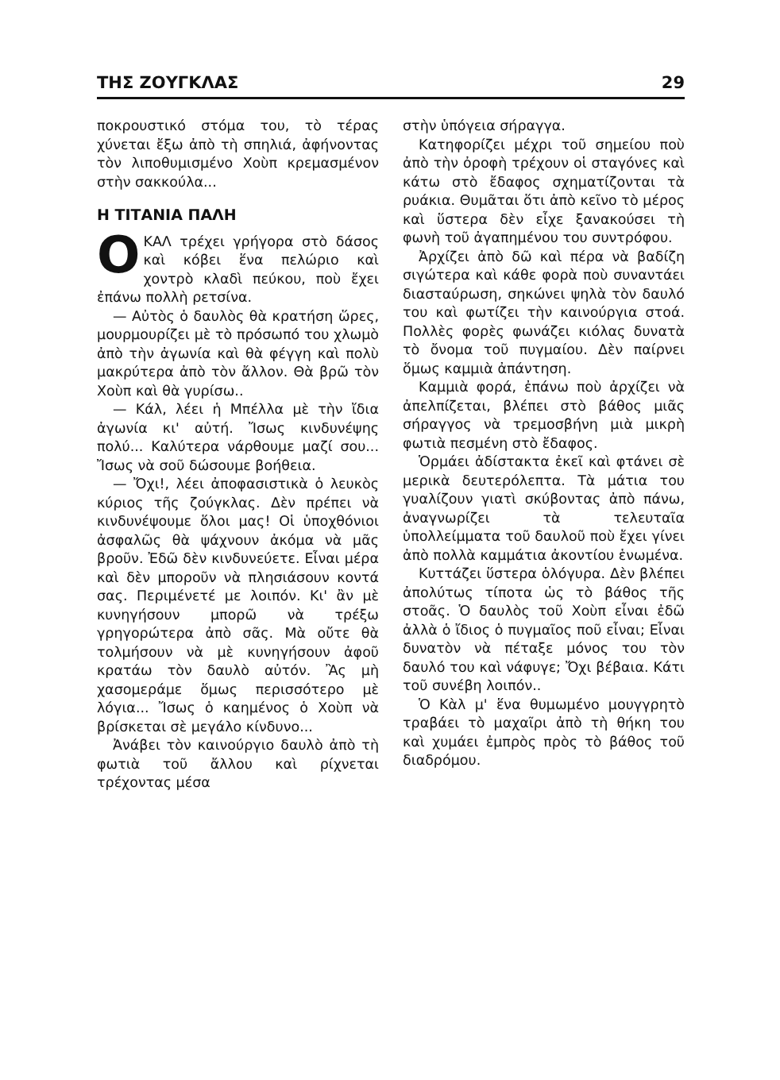ΤΗΣ ΖΟΥΓΚΛΑΣ 29
ποκρουστικό στόμα του, τὸ τέρας χύνεται ἔξω ἀπὸ τὴ σπηλιά, ἀφήνοντας τὸν λιποθυμισμένο Χοὺπ κρεμασμένον στὴν σακκούλα...
Η ΤΙΤΑΝΙΑ ΠΑΛΗ
ΟΚΑΛ τρέχει γρήγορα στὸ δάσος καὶ κόβει ἕνα πελώριο καὶ χοντρὸ κλαδὶ πεύκου, ποὺ ἔχει ἐπάνω πολλὴ ρετσίνα.
— Αὐτὸς ὁ δαυλὸς θὰ κρατήση ὥρες, μουρμουρίζει μὲ τὸ πρόσωπό του χλωμὸ ἀπὸ τὴν ἀγωνία καὶ θὰ φέγγη καὶ πολὺ μακρύτερα ἀπὸ τὸν ἄλλον. Θὰ βρῶ τὸν Χοὺπ καὶ θὰ γυρίσω..
— Κάλ, λέει ἡ Μπέλλα μὲ τὴν ἴδια ἀγωνία κι' αὐτή. Ἴσως κινδυνέψης πολύ... Καλύτερα νάρθουμε μαζί σου... Ἴσως νὰ σοῦ δώσουμε βοήθεια.
— Ὄχι!, λέει ἀποφασιστικὰ ὁ λευκὸς κύριος τῆς ζούγκλας. Δὲν πρέπει νὰ κινδυνέψουμε ὅλοι μας! Οἱ ὑποχθόνιοι ἀσφαλῶς θὰ ψάχνουν ἀκόμα νὰ μᾶς βροῦν. Ἐδῶ δὲν κινδυνεύετε. Εἶναι μέρα καὶ δὲν μποροῦν νὰ πλησιάσουν κοντά σας. Περιμένετέ με λοιπόν. Κι' ἂν μὲ κυνηγήσουν μπορῶ νὰ τρέξω γρηγορώτερα ἀπὸ σᾶς. Μὰ οὔτε θὰ τολμήσουν νὰ μὲ κυνηγήσουν ἀφοῦ κρατάω τὸν δαυλὸ αὐτόν. Ἂς μὴ χασομεράμε ὅμως περισσότερο μὲ λόγια... Ἴσως ὁ καημένος ὁ Χοὺπ νὰ βρίσκεται σὲ μεγάλο κίνδυνο...
Ἀνάβει τὸν καινούργιο δαυλὸ ἀπὸ τὴ φωτιὰ τοῦ ἄλλου καὶ ρίχνεται τρέχοντας μέσα
στὴν ὑπόγεια σήραγγα.
Κατηφορίζει μέχρι τοῦ σημείου ποὺ ἀπὸ τὴν ὀροφὴ τρέχουν οἱ σταγόνες καὶ κάτω στὸ ἔδαφος σχηματίζονται τὰ ρυάκια. Θυμᾶται ὅτι ἀπὸ κεῖνο τὸ μέρος καὶ ὕστερα δὲν εἶχε ξανακούσει τὴ φωνὴ τοῦ ἀγαπημένου του συντρόφου.
Ἀρχίζει ἀπὸ δῶ καὶ πέρα νὰ βαδίζη σιγώτερα καὶ κάθε φορὰ ποὺ συναντάει διασταύρωση, σηκώνει ψηλὰ τὸν δαυλό του καὶ φωτίζει τὴν καινούργια στοά. Πολλὲς φορὲς φωνάζει κιόλας δυνατὰ τὸ ὄνομα τοῦ πυγμαίου. Δὲν παίρνει ὅμως καμμιὰ ἀπάντηση.
Καμμιὰ φορά, ἐπάνω ποὺ ἀρχίζει νὰ ἀπελπίζεται, βλέπει στὸ βάθος μιᾶς σήραγγος νὰ τρεμοσβήνη μιὰ μικρὴ φωτιὰ πεσμένη στὸ ἔδαφος.
Ὁρμάει ἀδίστακτα ἐκεῖ καὶ φτάνει σὲ μερικὰ δευτερόλεπτα. Τὰ μάτια του γυαλίζουν γιατὶ σκύβοντας ἀπὸ πάνω, ἀναγνωρίζει τὰ τελευταῖα ὑπολλείμματα τοῦ δαυλοῦ ποὺ ἔχει γίνει ἀπὸ πολλὰ καμμάτια ἀκοντίου ἑνωμένα.
Κυττάζει ὕστερα ὁλόγυρα. Δὲν βλέπει ἀπολύτως τίποτα ὡς τὸ βάθος τῆς στοᾶς. Ὁ δαυλὸς τοῦ Χοὺπ εἶναι ἐδῶ ἀλλὰ ὁ ἴδιος ὁ πυγμαῖος ποῦ εἶναι; Εἶναι δυνατὸν νὰ πέταξε μόνος του τὸν δαυλό του καὶ νάφυγε; Ὄχι βέβαια. Κάτι τοῦ συνέβη λοιπόν..
Ὁ Κὰλ μ' ἕνα θυμωμένο μουγγρητὸ τραβάει τὸ μαχαῖρι ἀπὸ τὴ θήκη του καὶ χυμάει ἐμπρὸς πρὸς τὸ βάθος τοῦ διαδρόμου.